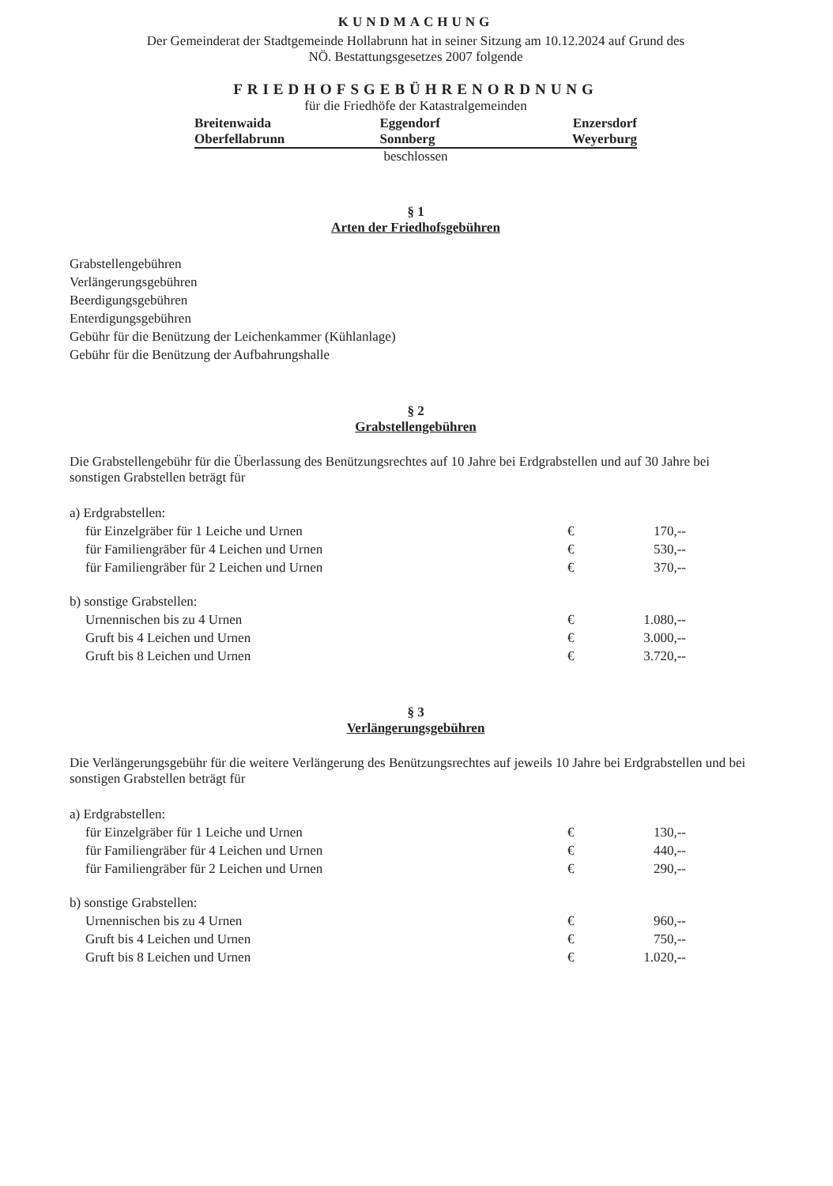KUNDMACHUNG
Der Gemeinderat der Stadtgemeinde Hollabrunn hat in seiner Sitzung am 10.12.2024 auf Grund des
NÖ. Bestattungsgesetzes 2007 folgende
FRIEDHOFSGEBÜHRENORDNUNG
für die Friedhöfe der Katastralgemeinden
| Breitenwaida | Eggendorf | Enzersdorf |
| Oberfellabrunn | Sonnberg | Weyerburg |
beschlossen
§ 1
Arten der Friedhofsgebühren
Grabstellengebühren
Verlängerungsgebühren
Beerdigungsgebühren
Enterdigungsgebühren
Gebühr für die Benützung der Leichenkammer (Kühlanlage)
Gebühr für die Benützung der Aufbahrungshalle
§ 2
Grabstellengebühren
Die Grabstellengebühr für die Überlassung des Benützungsrechtes auf 10 Jahre bei Erdgrabstellen und auf 30 Jahre bei sonstigen Grabstellen beträgt für
| a) Erdgrabstellen: | | |
| für Einzelgräber für 1 Leiche und Urnen | € | 170,-- |
| für Familiengräber für 4 Leichen und Urnen | € | 530,-- |
| für Familiengräber für 2 Leichen und Urnen | € | 370,-- |
| b) sonstige Grabstellen: | | |
| Urnennischen bis zu 4 Urnen | € | 1.080,-- |
| Gruft bis 4 Leichen und Urnen | € | 3.000,-- |
| Gruft bis 8 Leichen und Urnen | € | 3.720,-- |
§ 3
Verlängerungsgebühren
Die Verlängerungsgebühr für die weitere Verlängerung des Benützungsrechtes auf jeweils 10 Jahre bei Erdgrabstellen und bei sonstigen Grabstellen beträgt für
| a) Erdgrabstellen: | | |
| für Einzelgräber für 1 Leiche und Urnen | € | 130,-- |
| für Familiengräber für 4 Leichen und Urnen | € | 440,-- |
| für Familiengräber für 2 Leichen und Urnen | € | 290,-- |
| b) sonstige Grabstellen: | | |
| Urnennischen bis zu 4 Urnen | € | 960,-- |
| Gruft bis 4 Leichen und Urnen | € | 750,-- |
| Gruft bis 8 Leichen und Urnen | € | 1.020,-- |